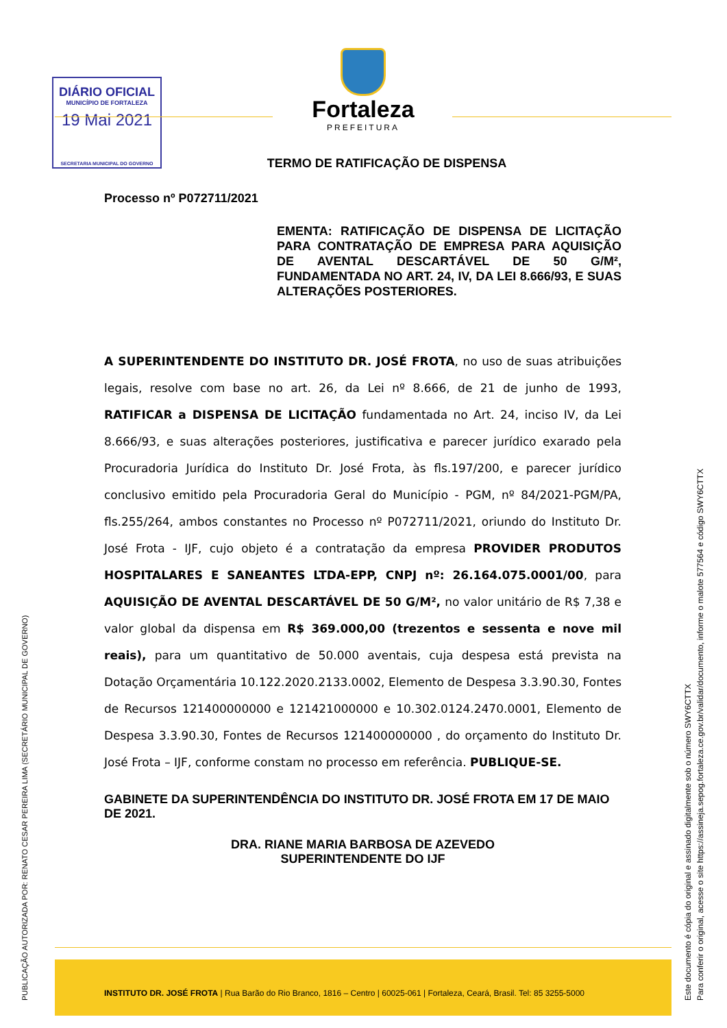DIÁRIO OFICIAL
MUNICÍPIO DE FORTALEZA
19 Mai 2021
SECRETARIA MUNICIPAL DO GOVERNO
Fortaleza
PREFEITURA
TERMO DE RATIFICAÇÃO DE DISPENSA
Processo nº P072711/2021
EMENTA: RATIFICAÇÃO DE DISPENSA DE LICITAÇÃO PARA CONTRATAÇÃO DE EMPRESA PARA AQUISIÇÃO DE AVENTAL DESCARTÁVEL DE 50 G/M², FUNDAMENTADA NO ART. 24, IV, DA LEI 8.666/93, E SUAS ALTERAÇÕES POSTERIORES.
A SUPERINTENDENTE DO INSTITUTO DR. JOSÉ FROTA, no uso de suas atribuições legais, resolve com base no art. 26, da Lei nº 8.666, de 21 de junho de 1993, RATIFICAR a DISPENSA DE LICITAÇÃO fundamentada no Art. 24, inciso IV, da Lei 8.666/93, e suas alterações posteriores, justificativa e parecer jurídico exarado pela Procuradoria Jurídica do Instituto Dr. José Frota, às fls.197/200, e parecer jurídico conclusivo emitido pela Procuradoria Geral do Município - PGM, nº 84/2021-PGM/PA, fls.255/264, ambos constantes no Processo nº P072711/2021, oriundo do Instituto Dr. José Frota - IJF, cujo objeto é a contratação da empresa PROVIDER PRODUTOS HOSPITALARES E SANEANTES LTDA-EPP, CNPJ nº: 26.164.075.0001/00, para AQUISIÇÃO DE AVENTAL DESCARTÁVEL DE 50 G/M², no valor unitário de R$ 7,38 e valor global da dispensa em R$ 369.000,00 (trezentos e sessenta e nove mil reais), para um quantitativo de 50.000 aventais, cuja despesa está prevista na Dotação Orçamentária 10.122.2020.2133.0002, Elemento de Despesa 3.3.90.30, Fontes de Recursos 121400000000 e 121421000000 e 10.302.0124.2470.0001, Elemento de Despesa 3.3.90.30, Fontes de Recursos 121400000000 , do orçamento do Instituto Dr. José Frota – IJF, conforme constam no processo em referência. PUBLIQUE-SE.
GABINETE DA SUPERINTENDÊNCIA DO INSTITUTO DR. JOSÉ FROTA EM 17 DE MAIO DE 2021.
DRA. RIANE MARIA BARBOSA DE AZEVEDO
SUPERINTENDENTE DO IJF
INSTITUTO DR. JOSÉ FROTA | Rua Barão do Rio Branco, 1816 – Centro | 60025-061 | Fortaleza, Ceará, Brasil. Tel: 85 3255-5000
PUBLICAÇÃO AUTORIZADA POR: RENATO CESAR PEREIRA LIMA (SECRETÁRIO MUNICIPAL DE GOVERNO)
Este documento é cópia do original e assinado digitalmente sob o número SWY6CTTX
Para conferir o original, acesse o site https://assineja.sepog.fortaleza.ce.gov.br/validar/documento, informe o malote 577564 e código SWY6CTTX